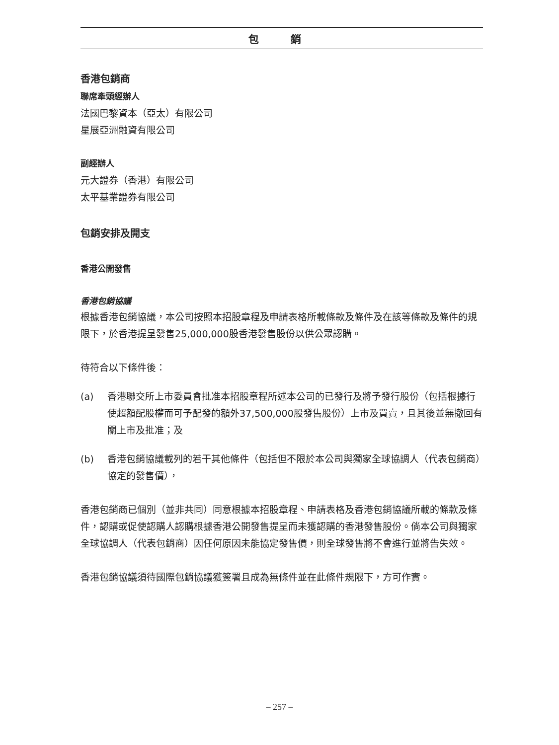包 銷
香港包銷商
聯席牽頭經辦人
法國巴黎資本（亞太）有限公司
星展亞洲融資有限公司
副經辦人
元大證券（香港）有限公司
太平基業證券有限公司
包銷安排及開支
香港公開發售
香港包銷協議
根據香港包銷協議，本公司按照本招股章程及申請表格所載條款及條件及在該等條款及條件的規限下，於香港提呈發售25,000,000股香港發售股份以供公眾認購。
待符合以下條件後：
(a) 香港聯交所上市委員會批准本招股章程所述本公司的已發行及將予發行股份（包括根據行使超額配股權而可予配發的額外37,500,000股發售股份）上市及買賣，且其後並無撤回有關上市及批准；及
(b) 香港包銷協議載列的若干其他條件（包括但不限於本公司與獨家全球協調人（代表包銷商）協定的發售價），
香港包銷商已個別（並非共同）同意根據本招股章程、申請表格及香港包銷協議所載的條款及條件，認購或促使認購人認購根據香港公開發售提呈而未獲認購的香港發售股份。倘本公司與獨家全球協調人（代表包銷商）因任何原因未能協定發售價，則全球發售將不會進行並將告失效。
香港包銷協議須待國際包銷協議獲簽署且成為無條件並在此條件規限下，方可作實。
– 257 –